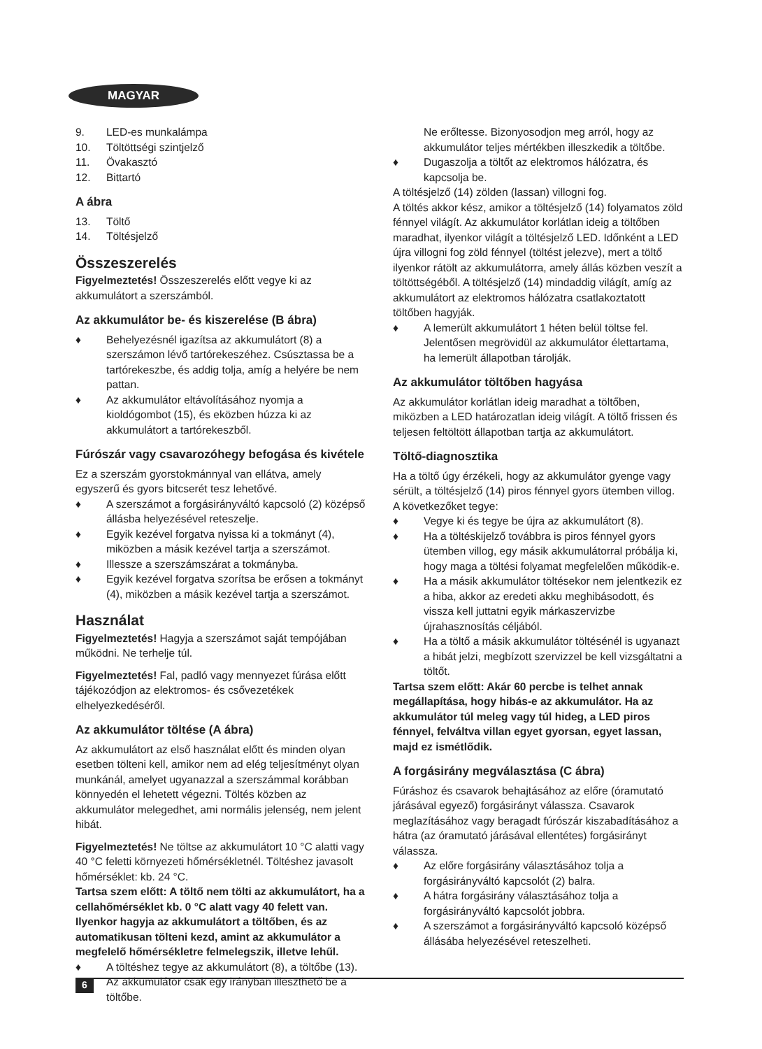MAGYAR
9. LED-es munkalámpa
10. Töltöttségi szintjelző
11. Övakasztó
12. Bittartó
A ábra
13. Töltő
14. Töltésjelző
Összeszerelés
Figyelmeztetés! Összeszerelés előtt vegye ki az akkumulátort a szerszámból.
Az akkumulátor be- és kiszerelése (B ábra)
♦ Behelyezésnél igazítsa az akkumulátort (8) a szerszámon lévő tartórekeszéhez. Csúsztassa be a tartórekeszbe, és addig tolja, amíg a helyére be nem pattan.
♦ Az akkumulátor eltávolításához nyomja a kioldógombot (15), és eközben húzza ki az akkumulátort a tartórekeszből.
Fúrószár vagy csavarozóhegy befogása és kivétele
Ez a szerszám gyorstokmánnyal van ellátva, amely egyszerű és gyors bitcserét tesz lehetővé.
♦ A szerszámot a forgásirányváltó kapcsoló (2) középső állásba helyezésével reteszelje.
♦ Egyik kezével forgatva nyissa ki a tokmányt (4), miközben a másik kezével tartja a szerszámot.
♦ Illessze a szerszámszárat a tokmányba.
♦ Egyik kezével forgatva szorítsa be erősen a tokmányt (4), miközben a másik kezével tartja a szerszámot.
Használat
Figyelmeztetés! Hagyja a szerszámot saját tempójában működni. Ne terhelje túl.
Figyelmeztetés! Fal, padló vagy mennyezet fúrása előtt tájékozódjon az elektromos- és csővezetékek elhelyezkedéséről.
Az akkumulátor töltése (A ábra)
Az akkumulátort az első használat előtt és minden olyan esetben tölteni kell, amikor nem ad elég teljesítményt olyan munkánál, amelyet ugyanazzal a szerszámmal korábban könnyedén el lehetett végezni. Töltés közben az akkumulátor melegedhet, ami normális jelenség, nem jelent hibát.
Figyelmeztetés! Ne töltse az akkumulátort 10 °C alatti vagy 40 °C feletti környezeti hőmérsékletnél. Töltéshez javasolt hőmérséklet: kb. 24 °C.
Tartsa szem előtt: A töltő nem tölti az akkumulátort, ha a cellahőmérséklet kb. 0 °C alatt vagy 40 felett van. Ilyenkor hagyja az akkumulátort a töltőben, és az automatikusan tölteni kezd, amint az akkumulátor a megfelelő hőmérsékletre felmelegszik, illetve lehűl.
♦ A töltéshez tegye az akkumulátort (8), a töltőbe (13). Az akkumulátor csak egy irányban illeszthető be a töltőbe.
Ne erőltesse. Bizonyosodjon meg arról, hogy az akkumulátor teljes mértékben illeszkedik a töltőbe.
♦ Dugaszolja a töltőt az elektromos hálózatra, és kapcsolja be.
A töltésjelző (14) zölden (lassan) villogni fog.
A töltés akkor kész, amikor a töltésjelző (14) folyamatos zöld fénnyel világít. Az akkumulátor korlátlan ideig a töltőben maradhat, ilyenkor világít a töltésjelző LED. Időnként a LED újra villogni fog zöld fénnyel (töltést jelezve), mert a töltő ilyenkor rátölt az akkumulátorra, amely állás közben veszít a töltöttségéből. A töltésjelző (14) mindaddig világít, amíg az akkumulátort az elektromos hálózatra csatlakoztatott töltőben hagyják.
♦ A lemerült akkumulátort 1 héten belül töltse fel. Jelentősen megrövidül az akkumulátor élettartama, ha lemerült állapotban tárolják.
Az akkumulátor töltőben hagyása
Az akkumulátor korlátlan ideig maradhat a töltőben, miközben a LED határozatlan ideig világít. A töltő frissen és teljesen feltöltött állapotban tartja az akkumulátort.
Töltő-diagnosztika
Ha a töltő úgy érzékeli, hogy az akkumulátor gyenge vagy sérült, a töltésjelző (14) piros fénnyel gyors ütemben villog. A következőket tegye:
♦ Vegye ki és tegye be újra az akkumulátort (8).
♦ Ha a töltéskijelző továbbra is piros fénnyel gyors ütemben villog, egy másik akkumulátorral próbálja ki, hogy maga a töltési folyamat megfelelően működik-e.
♦ Ha a másik akkumulátor töltésekor nem jelentkezik ez a hiba, akkor az eredeti akku meghibásodott, és vissza kell juttatni egyik márkaszervizbe újrahasznosítás céljából.
♦ Ha a töltő a másik akkumulátor töltésénél is ugyanazt a hibát jelzi, megbízott szervizzel be kell vizsgáltatni a töltőt.
Tartsa szem előtt: Akár 60 percbe is telhet annak megállapítása, hogy hibás-e az akkumulátor. Ha az akkumulátor túl meleg vagy túl hideg, a LED piros fénnyel, felváltva villan egyet gyorsan, egyet lassan, majd ez ismétlődik.
A forgásirány megválasztása (C ábra)
Fúráshoz és csavarok behajtásához az előre (óramutató járásával egyező) forgásirányt válassza. Csavarok meglazításához vagy beragadt fúrószár kiszabadításához a hátra (az óramutató járásával ellentétes) forgásirányt válassza.
♦ Az előre forgásirány választásához tolja a forgásirányváltó kapcsolót (2) balra.
♦ A hátra forgásirány választásához tolja a forgásirányváltó kapcsolót jobbra.
♦ A szerszámot a forgásirányváltó kapcsoló középső állásába helyezésével reteszelheti.
6